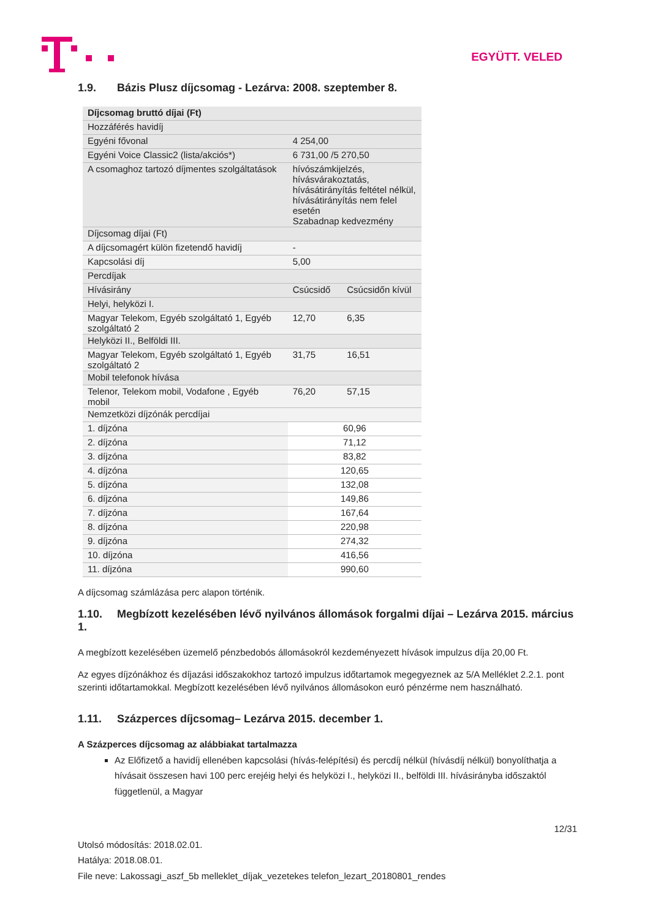EGYÜTT. VELED
1.9. Bázis Plusz díjcsomag - Lezárva: 2008. szeptember 8.
| Díjcsomag bruttó díjai (Ft) | | |
| Hozzáférés havidíj | | |
| Egyéni fővonal | 4 254,00 | |
| Egyéni Voice Classic2 (lista/akciós*) | 6 731,00 /5 270,50 | |
| A csomaghoz tartozó díjmentes szolgáltatások | hívószámkijelzés, hívásvárakoztatás, hívásátirányítás feltétel nélkül, hívásátirányítás nem felel esetén Szabadnap kedvezmény | |
| Díjcsomag díjai (Ft) | | |
| A díjcsomagért külön fizetendő havidíj | - | |
| Kapcsolási díj | 5,00 | |
| Percdíjak | | |
| Hívásirány | Csúcsidő | Csúcsidőn kívül |
| Helyi, helyközi I. | | |
| Magyar Telekom, Egyéb szolgáltató 1, Egyéb szolgáltató 2 | 12,70 | 6,35 |
| Helyközi II., Belföldi III. | | |
| Magyar Telekom, Egyéb szolgáltató 1, Egyéb szolgáltató 2 | 31,75 | 16,51 |
| Mobil telefonok hívása | | |
| Telenor, Telekom mobil, Vodafone , Egyéb mobil | 76,20 | 57,15 |
| Nemzetközi díjzónák percdíjai | | |
| 1. díjzóna | 60,96 | |
| 2. díjzóna | 71,12 | |
| 3. díjzóna | 83,82 | |
| 4. díjzóna | 120,65 | |
| 5. díjzóna | 132,08 | |
| 6. díjzóna | 149,86 | |
| 7. díjzóna | 167,64 | |
| 8. díjzóna | 220,98 | |
| 9. díjzóna | 274,32 | |
| 10. díjzóna | 416,56 | |
| 11. díjzóna | 990,60 | |
A díjcsomag számlázása perc alapon történik.
1.10. Megbízott kezelésében lévő nyilvános állomások forgalmi díjai – Lezárva 2015. március 1.
A megbízott kezelésében üzemelő pénzbedobós állomásokról kezdeményezett hívások impulzus díja 20,00 Ft.
Az egyes díjzónákhoz és díjazási időszakokhoz tartozó impulzus időtartamok megegyeznek az 5/A Melléklet 2.2.1. pont szerinti időtartamokkal. Megbízott kezelésében lévő nyilvános állomásokon euró pénzérme nem használható.
1.11. Százperces díjcsomag– Lezárva 2015. december 1.
A Százperces díjcsomag az alábbiakat tartalmazza
Az Előfizető a havidíj ellenében kapcsolási (hívás-felépítési) és percdíj nélkül (hívásdíj nélkül) bonyolíthatja a hívásait összesen havi 100 perc erejéig helyi és helyközi I., helyközi II., belföldi III. hívásirányba időszaktól függetlenül, a Magyar
12/31
Utolsó módosítás: 2018.02.01.
Hatálya: 2018.08.01.
File neve: Lakossagi_aszf_5b melleklet_díjak_vezetekes telefon_lezart_20180801_rendes